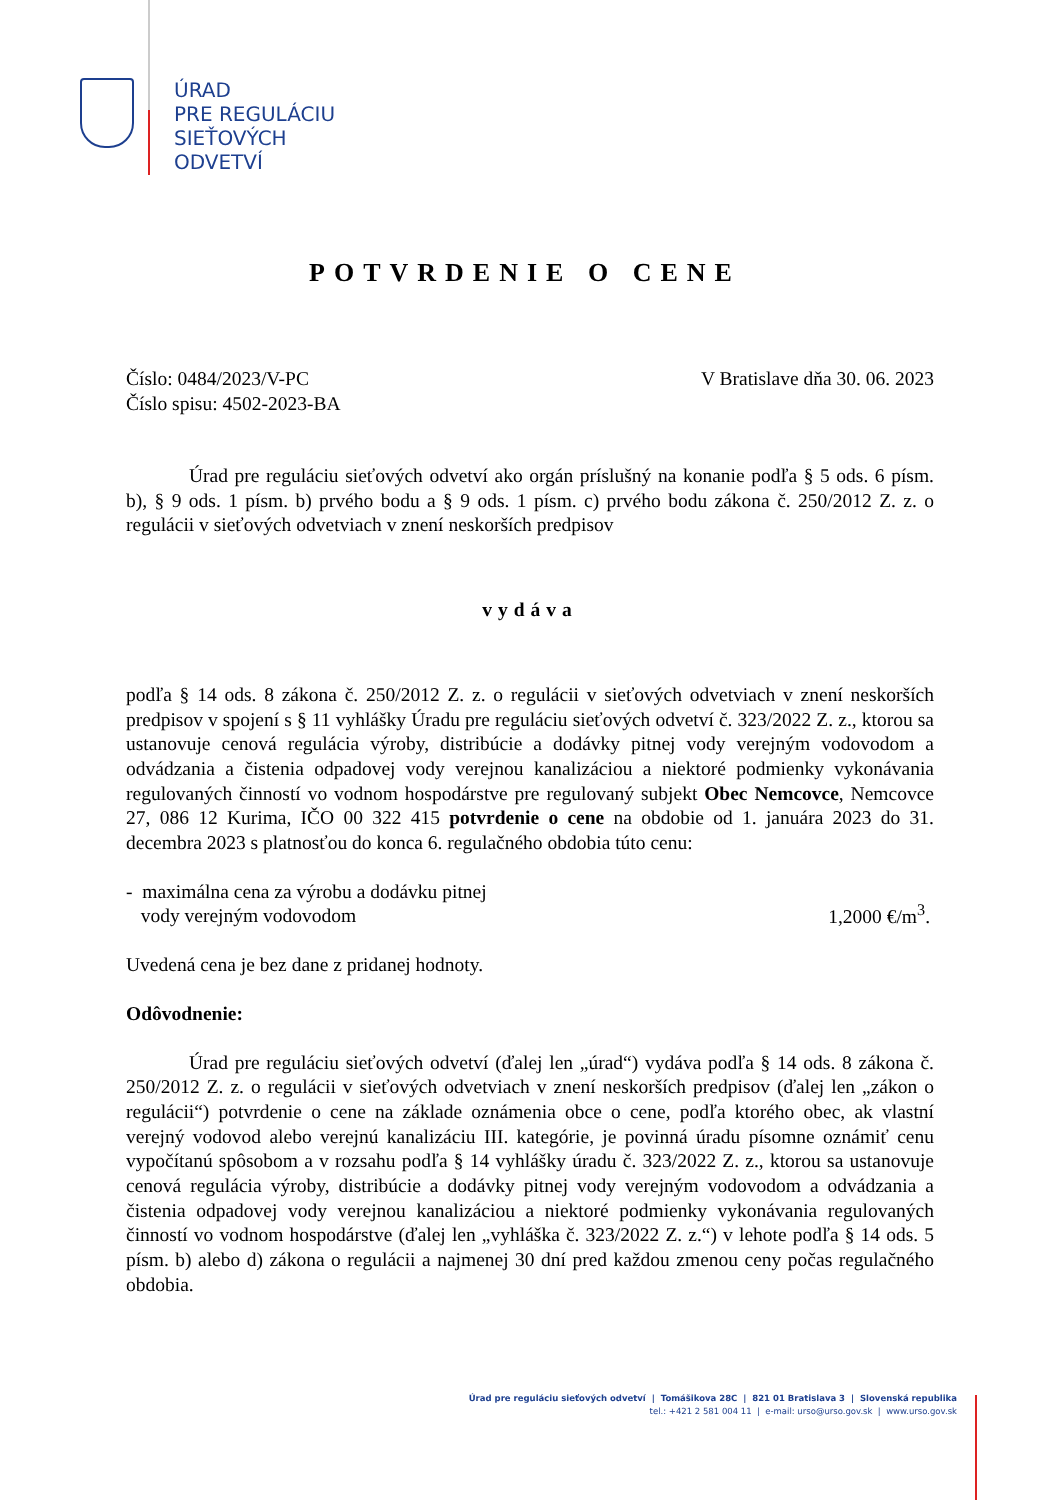ÚRAD
PRE REGULÁCIU
SIEŤOVÝCH
ODVETVÍ
POTVRDENIE O CENE
Číslo: 0484/2023/V-PC
Číslo spisu: 4502-2023-BA
V Bratislave dňa 30. 06. 2023
Úrad pre reguláciu sieťových odvetví ako orgán príslušný na konanie podľa § 5 ods. 6 písm. b), § 9 ods. 1 písm. b) prvého bodu a § 9 ods. 1 písm. c) prvého bodu zákona č. 250/2012 Z. z. o regulácii v sieťových odvetviach v znení neskorších predpisov
vydáva
podľa § 14 ods. 8 zákona č. 250/2012 Z. z. o regulácii v sieťových odvetviach v znení neskorších predpisov v spojení s § 11 vyhlášky Úradu pre reguláciu sieťových odvetví č. 323/2022 Z. z., ktorou sa ustanovuje cenová regulácia výroby, distribúcie a dodávky pitnej vody verejným vodovodom a odvádzania a čistenia odpadovej vody verejnou kanalizáciou a niektoré podmienky vykonávania regulovaných činností vo vodnom hospodárstve pre regulovaný subjekt Obec Nemcovce, Nemcovce 27, 086 12 Kurima, IČO 00 322 415 potvrdenie o cene na obdobie od 1. januára 2023 do 31. decembra 2023 s platnosťou do konca 6. regulačného obdobia túto cenu:
- maximálna cena za výrobu a dodávku pitnej
vody verejným vodovodom
1,2000 €/m<sup>3</sup>.
Uvedená cena je bez dane z pridanej hodnoty.
Odôvodnenie:
Úrad pre reguláciu sieťových odvetví (ďalej len „úrad“) vydáva podľa § 14 ods. 8 zákona č. 250/2012 Z. z. o regulácii v sieťových odvetviach v znení neskorších predpisov (ďalej len „zákon o regulácii“) potvrdenie o cene na základe oznámenia obce o cene, podľa ktorého obec, ak vlastní verejný vodovod alebo verejnú kanalizáciu III. kategórie, je povinná úradu písomne oznámiť cenu vypočítanú spôsobom a v rozsahu podľa § 14 vyhlášky úradu č. 323/2022 Z. z., ktorou sa ustanovuje cenová regulácia výroby, distribúcie a dodávky pitnej vody verejným vodovodom a odvádzania a čistenia odpadovej vody verejnou kanalizáciou a niektoré podmienky vykonávania regulovaných činností vo vodnom hospodárstve (ďalej len „vyhláška č. 323/2022 Z. z.“) v lehote podľa § 14 ods. 5 písm. b) alebo d) zákona o regulácii a najmenej 30 dní pred každou zmenou ceny počas regulačného obdobia.
Úrad pre reguláciu sieťových odvetví | Tomášikova 28C | 821 01 Bratislava 3 | Slovenská republika
tel.: +421 2 581 004 11 | e-mail: urso@urso.gov.sk | www.urso.gov.sk